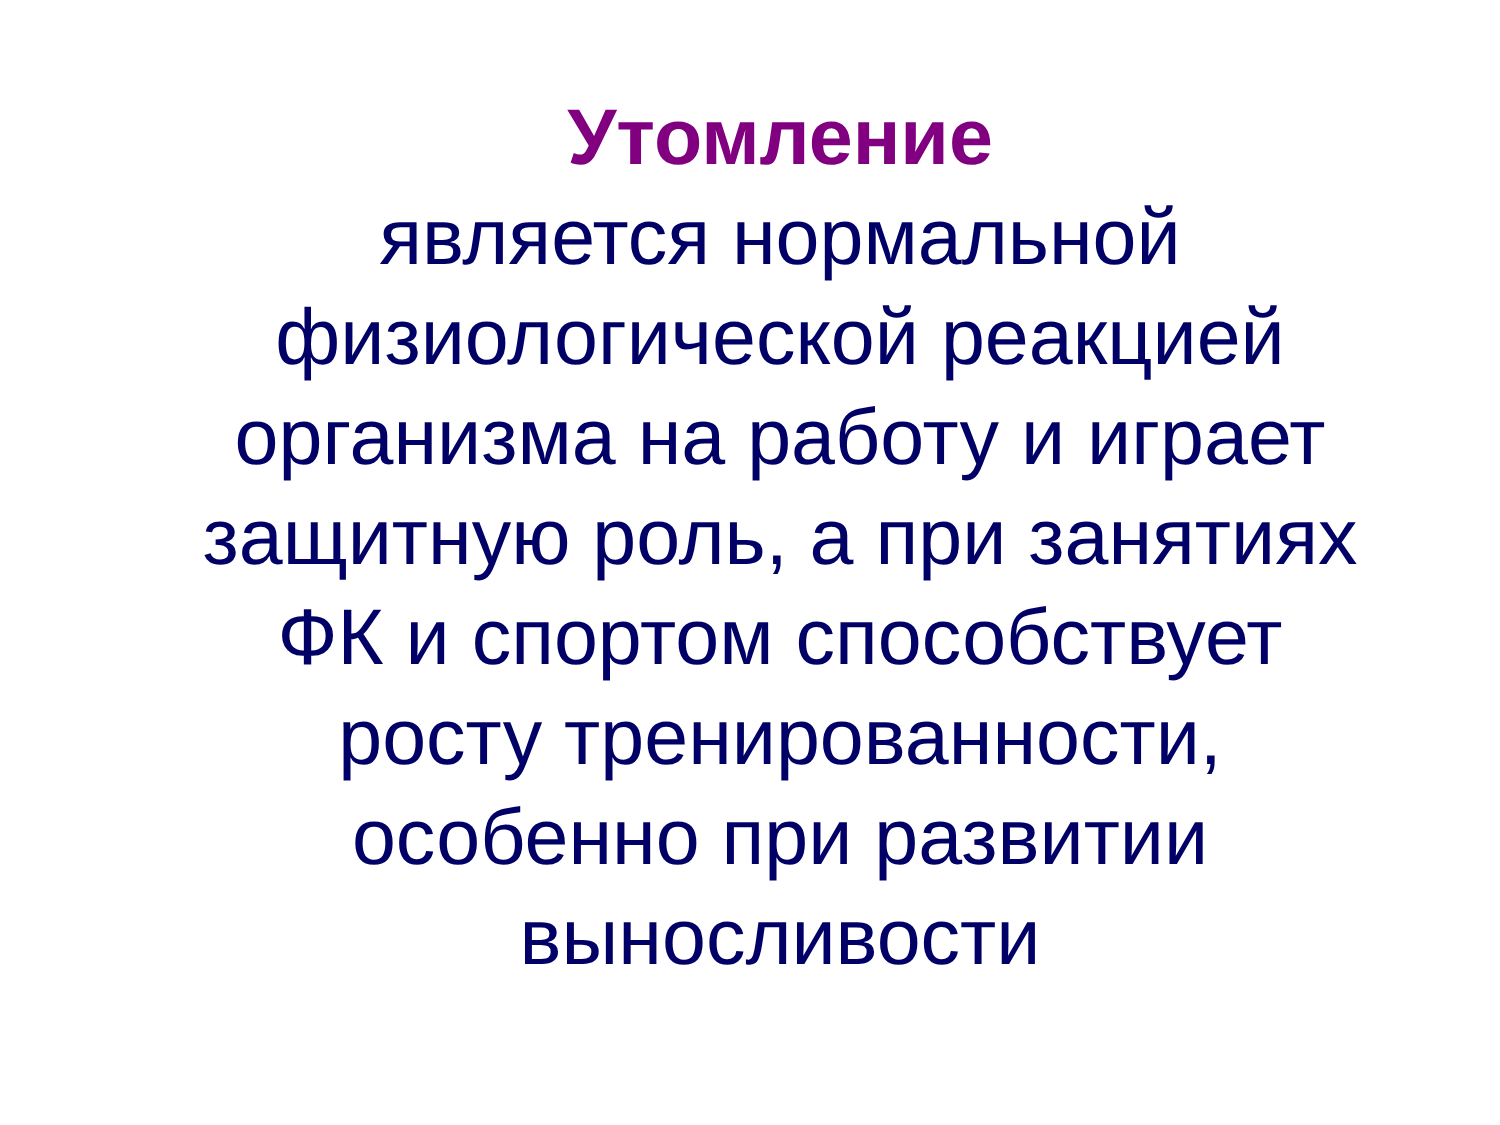Утомление
является нормальной
физиологической реакцией
организма на работу и играет
защитную роль, а при занятиях
ФК и спортом способствует
росту тренированности,
особенно при развитии
выносливости